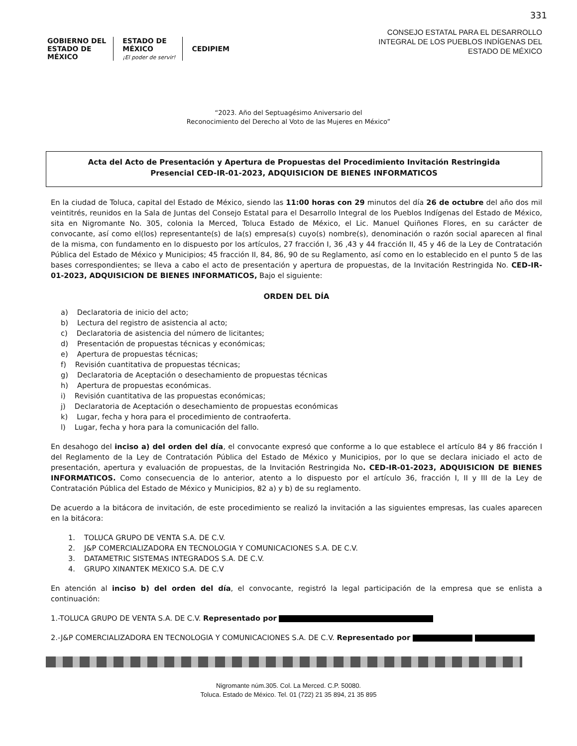331
GOBIERNO DEL
ESTADO DE
MÉXICO
ESTADO DE
MÉXICO
¡El poder de servir!
CEDIPIEM
CONSEJO ESTATAL PARA EL DESARROLLO
INTEGRAL DE LOS PUEBLOS INDÍGENAS DEL
ESTADO DE MÉXICO
“2023. Año del Septuagésimo Aniversario del
Reconocimiento del Derecho al Voto de las Mujeres en México”
Acta del Acto de Presentación y Apertura de Propuestas del Procedimiento Invitación Restringida
Presencial CED-IR-01-2023, ADQUISICION DE BIENES INFORMATICOS
En la ciudad de Toluca, capital del Estado de México, siendo las 11:00 horas con 29 minutos del día 26 de octubre del año dos mil veintitrés, reunidos en la Sala de Juntas del Consejo Estatal para el Desarrollo Integral de los Pueblos Indígenas del Estado de México, sita en Nigromante No. 305, colonia la Merced, Toluca Estado de México, el Lic. Manuel Quiñones Flores, en su carácter de convocante, así como el(los) representante(s) de la(s) empresa(s) cuyo(s) nombre(s), denominación o razón social aparecen al final de la misma, con fundamento en lo dispuesto por los artículos, 27 fracción I, 36 ,43 y 44 fracción II, 45 y 46 de la Ley de Contratación Pública del Estado de México y Municipios; 45 fracción II, 84, 86, 90 de su Reglamento, así como en lo establecido en el punto 5 de las bases correspondientes; se lleva a cabo el acto de presentación y apertura de propuestas, de la Invitación Restringida No. CED-IR-01-2023, ADQUISICION DE BIENES INFORMATICOS, Bajo el siguiente:
ORDEN DEL DÍA
a) Declaratoria de inicio del acto;
b) Lectura del registro de asistencia al acto;
c) Declaratoria de asistencia del número de licitantes;
d) Presentación de propuestas técnicas y económicas;
e) Apertura de propuestas técnicas;
f) Revisión cuantitativa de propuestas técnicas;
g) Declaratoria de Aceptación o desechamiento de propuestas técnicas
h) Apertura de propuestas económicas.
i) Revisión cuantitativa de las propuestas económicas;
j) Declaratoria de Aceptación o desechamiento de propuestas económicas
k) Lugar, fecha y hora para el procedimiento de contraoferta.
l) Lugar, fecha y hora para la comunicación del fallo.
En desahogo del inciso a) del orden del día, el convocante expresó que conforme a lo que establece el artículo 84 y 86 fracción I del Reglamento de la Ley de Contratación Pública del Estado de México y Municipios, por lo que se declara iniciado el acto de presentación, apertura y evaluación de propuestas, de la Invitación Restringida No. CED-IR-01-2023, ADQUISICION DE BIENES INFORMATICOS. Como consecuencia de lo anterior, atento a lo dispuesto por el artículo 36, fracción I, II y III de la Ley de Contratación Pública del Estado de México y Municipios, 82 a) y b) de su reglamento.
De acuerdo a la bitácora de invitación, de este procedimiento se realizó la invitación a las siguientes empresas, las cuales aparecen en la bitácora:
1. TOLUCA GRUPO DE VENTA S.A. DE C.V.
2. J&P COMERCIALIZADORA EN TECNOLOGIA Y COMUNICACIONES S.A. DE C.V.
3. DATAMETRIC SISTEMAS INTEGRADOS S.A. DE C.V.
4. GRUPO XINANTEK MEXICO S.A. DE C.V
En atención al inciso b) del orden del día, el convocante, registró la legal participación de la empresa que se enlista a continuación:
1.-TOLUCA GRUPO DE VENTA S.A. DE C.V. Representado por
2.-J&P COMERCIALIZADORA EN TECNOLOGIA Y COMUNICACIONES S.A. DE C.V. Representado por
Nigromante núm.305. Col. La Merced. C.P. 50080.
Toluca. Estado de México. Tel. 01 (722) 21 35 894, 21 35 895